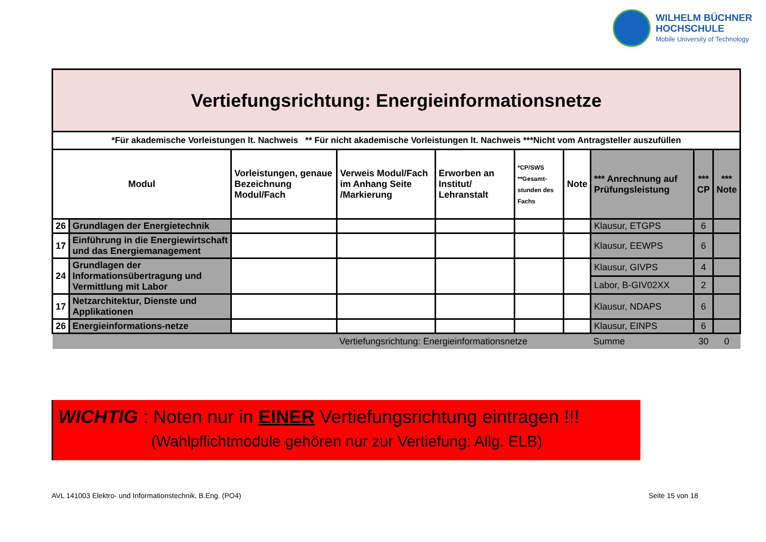WILHELM BÜCHNER
HOCHSCHULE
Mobile University of Technology
| Vertiefungsrichtung: Energieinformationsnetze | | | | | | | | | |
| *Für akademische Vorleistungen lt. Nachweis ** Für nicht akademische Vorleistungen lt. Nachweis ***Nicht vom Antragsteller auszufüllen | | | | | | | | | |
| Modul | | Vorleistungen, genaue Bezeichnung Modul/Fach | Verweis Modul/Fach im Anhang Seite /Markierung | Erworben an Institut/ Lehranstalt | *CP/SWS **Gesamt-stunden des Fachs | Note | *** Anrechnung auf Prüfungsleistung | *** CP | *** Note |
| 26 | Grundlagen der Energietechnik | | | | | | Klausur, ETGPS | 6 | |
| 17 | Einführung in die Energiewirtschaft und das Energiemanagement | | | | | | Klausur, EEWPS | 6 | |
| 24 | Grundlagen der Informationsübertragung und Vermittlung mit Labor | | | | | | Klausur, GIVPS | 4 | |
| | | | | | | | Labor, B-GIV02XX | 2 | |
| 17 | Netzarchitektur, Dienste und Applikationen | | | | | | Klausur, NDAPS | 6 | |
| 26 | Energieinformations-netze | | | | | | Klausur, EINPS | 6 | |
| | | | Vertiefungsrichtung: Energieinformationsnetze | | | | Summe | 30 | 0 |
WICHTIG : Noten nur in EINER Vertiefungsrichtung eintragen !!!
(Wahlpflichtmodule gehören nur zur Vertiefung: Allg. ELB)
AVL 141003 Elektro- und Informationstechnik, B.Eng. (PO4)
Seite 15 von 18